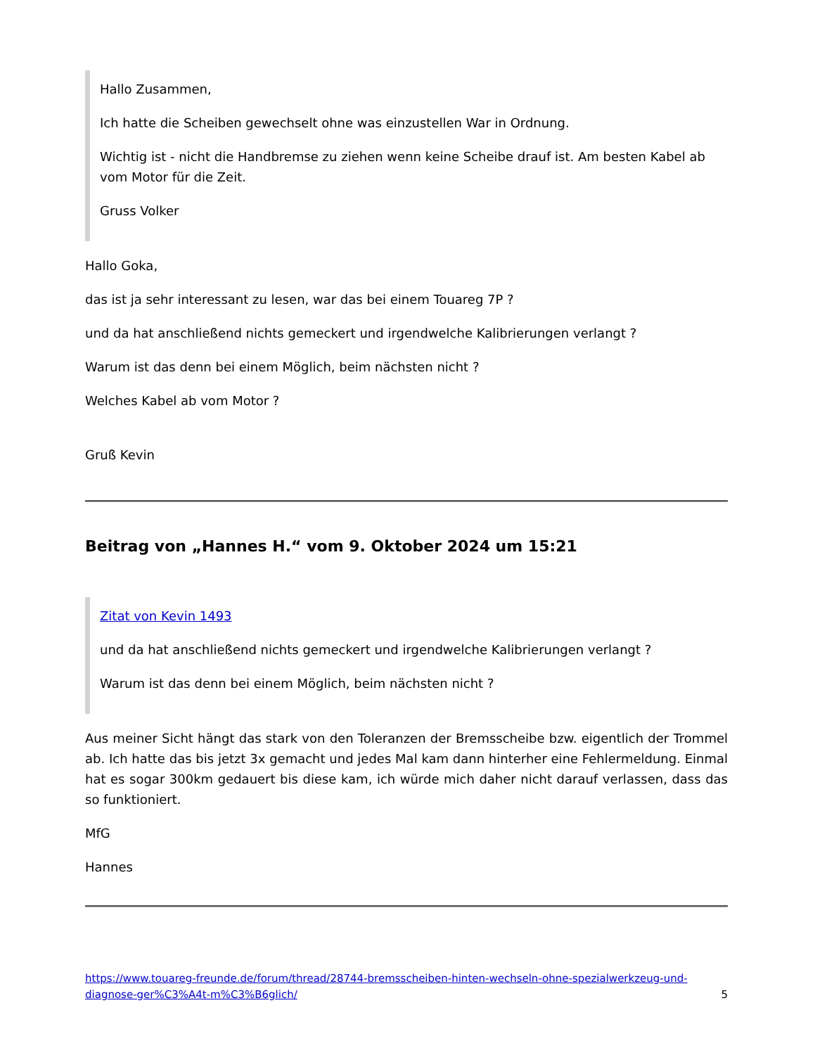Hallo Zusammen,
Ich hatte die Scheiben gewechselt ohne was einzustellen War in Ordnung.
Wichtig ist - nicht die Handbremse zu ziehen wenn keine Scheibe drauf ist. Am besten Kabel ab vom Motor für die Zeit.
Gruss Volker
Hallo Goka,
das ist ja sehr interessant zu lesen, war das bei einem Touareg 7P ?
und da hat anschließend nichts gemeckert und irgendwelche Kalibrierungen verlangt ?
Warum ist das denn bei einem Möglich, beim nächsten nicht ?
Welches Kabel ab vom Motor ?
Gruß Kevin
Beitrag von „Hannes H.“ vom 9. Oktober 2024 um 15:21
Zitat von Kevin 1493
und da hat anschließend nichts gemeckert und irgendwelche Kalibrierungen verlangt ?
Warum ist das denn bei einem Möglich, beim nächsten nicht ?
Aus meiner Sicht hängt das stark von den Toleranzen der Bremsscheibe bzw. eigentlich der Trommel ab. Ich hatte das bis jetzt 3x gemacht und jedes Mal kam dann hinterher eine Fehlermeldung. Einmal hat es sogar 300km gedauert bis diese kam, ich würde mich daher nicht darauf verlassen, dass das so funktioniert.
MfG
Hannes
https://www.touareg-freunde.de/forum/thread/28744-bremsscheiben-hinten-wechseln-ohne-spezialwerkzeug-und-diagnose-ger%C3%A4t-m%C3%B6glich/ 5